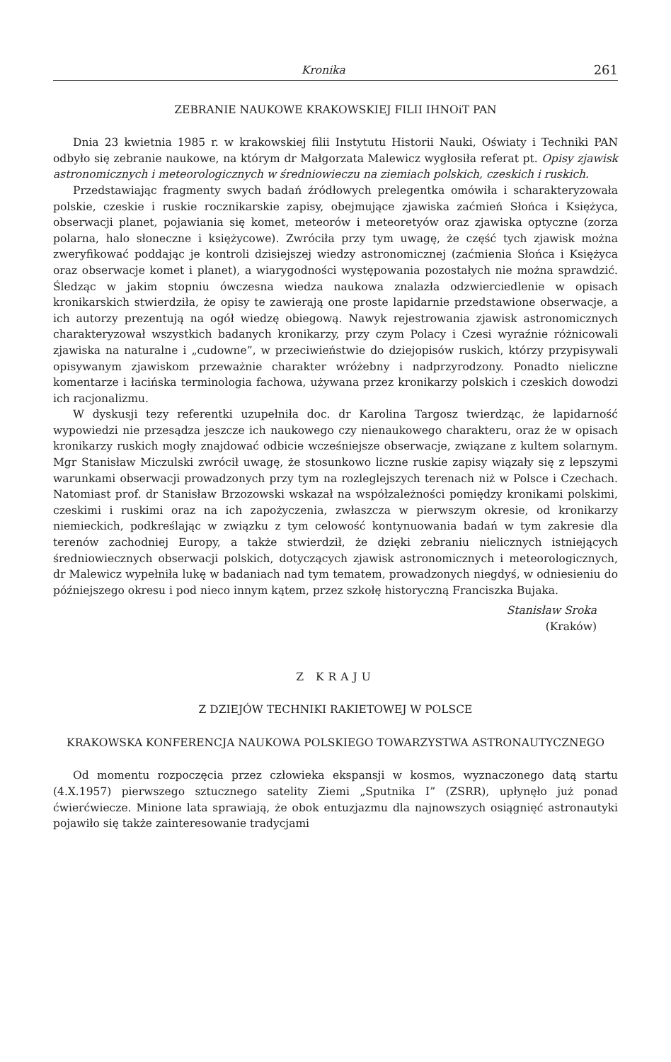Kronika 261
ZEBRANIE NAUKOWE KRAKOWSKIEJ FILII IHNOiT PAN
Dnia 23 kwietnia 1985 r. w krakowskiej filii Instytutu Historii Nauki, Oświaty i Techniki PAN odbyło się zebranie naukowe, na którym dr Małgorzata Malewicz wygłosiła referat pt. Opisy zjawisk astronomicznych i meteorologicznych w średniowieczu na ziemiach polskich, czeskich i ruskich.
Przedstawiając fragmenty swych badań źródłowych prelegentka omówiła i scharakteryzowała polskie, czeskie i ruskie rocznikarskie zapisy, obejmujące zjawiska zaćmień Słońca i Księżyca, obserwacji planet, pojawiania się komet, meteorów i meteoretyów oraz zjawiska optyczne (zorza polarna, halo słoneczne i księżycowe). Zwróciła przy tym uwagę, że część tych zjawisk można zweryfikować poddając je kontroli dzisiejszej wiedzy astronomicznej (zaćmienia Słońca i Księżyca oraz obserwacje komet i planet), a wiarygodności występowania pozostałych nie można sprawdzić. Śledząc w jakim stopniu ówczesna wiedza naukowa znalazła odzwierciedlenie w opisach kronikarskich stwierdziła, że opisy te zawierają one proste lapidarnie przedstawione obserwacje, a ich autorzy prezentują na ogół wiedzę obiegową. Nawyk rejestrowania zjawisk astronomicznych charakteryzował wszystkich badanych kronikarzy, przy czym Polacy i Czesi wyraźnie różnicowali zjawiska na naturalne i „cudowne”, w przeciwieństwie do dziejopisów ruskich, którzy przypisywali opisywanym zjawiskom przeważnie charakter wróżebny i nadprzyrodzony. Ponadto nieliczne komentarze i łacińska terminologia fachowa, używana przez kronikarzy polskich i czeskich dowodzi ich racjonalizmu.
W dyskusji tezy referentki uzupełniła doc. dr Karolina Targosz twierdząc, że lapidarność wypowiedzi nie przesądza jeszcze ich naukowego czy nienaukowego charakteru, oraz że w opisach kronikarzy ruskich mogły znajdować odbicie wcześniejsze obserwacje, związane z kultem solarnym. Mgr Stanisław Miczulski zwrócił uwagę, że stosunkowo liczne ruskie zapisy wiązały się z lepszymi warunkami obserwacji prowadzonych przy tym na rozleglejszych terenach niż w Polsce i Czechach. Natomiast prof. dr Stanisław Brzozowski wskazał na współzależności pomiędzy kronikami polskimi, czeskimi i ruskimi oraz na ich zapożyczenia, zwłaszcza w pierwszym okresie, od kronikarzy niemieckich, podkreślając w związku z tym celowość kontynuowania badań w tym zakresie dla terenów zachodniej Europy, a także stwierdził, że dzięki zebraniu nielicznych istniejących średniowiecznych obserwacji polskich, dotyczących zjawisk astronomicznych i meteorologicznych, dr Malewicz wypełniła lukę w badaniach nad tym tematem, prowadzonych niegdyś, w odniesieniu do późniejszego okresu i pod nieco innym kątem, przez szkołę historyczną Franciszka Bujaka.
Stanisław Sroka
(Kraków)
Z KRAJU
Z DZIEJÓW TECHNIKI RAKIETOWEJ W POLSCE
KRAKOWSKA KONFERENCJA NAUKOWA POLSKIEGO TOWARZYSTWA ASTRONAUTYCZNEGO
Od momentu rozpoczęcia przez człowieka ekspansji w kosmos, wyznaczonego datą startu (4.X.1957) pierwszego sztucznego satelity Ziemi „Sputnika I” (ZSRR), upłynęło już ponad ćwierćwiecze. Minione lata sprawiają, że obok entuzjazmu dla najnowszych osiągnięć astronautyki pojawiło się także zainteresowanie tradycjami